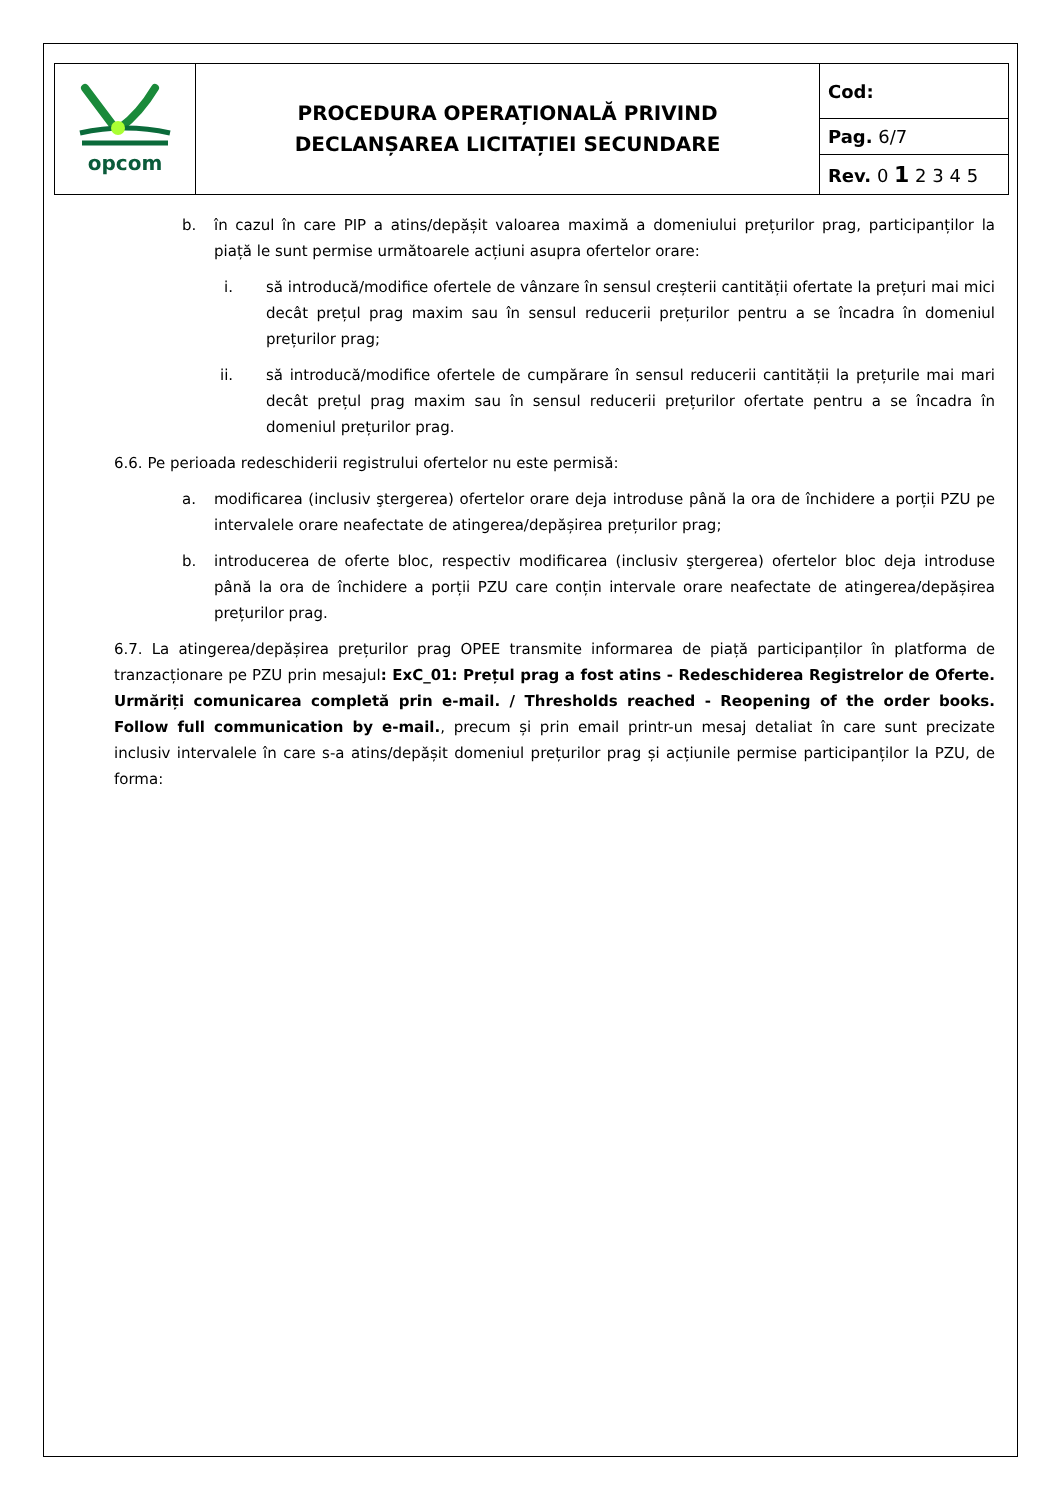| opcom | PROCEDURA OPERAȚIONALĂ PRIVIND DECLANȘAREA LICITAȚIEI SECUNDARE | Cod: |
| | | Pag. 6/7 |
| | | Rev. 0 1 2 3 4 5 |
b. în cazul în care PIP a atins/depășit valoarea maximă a domeniului prețurilor prag, participanților la piață le sunt permise următoarele acțiuni asupra ofertelor orare:
i. să introducă/modifice ofertele de vânzare în sensul creșterii cantității ofertate la prețuri mai mici decât prețul prag maxim sau în sensul reducerii prețurilor pentru a se încadra în domeniul prețurilor prag;
ii. să introducă/modifice ofertele de cumpărare în sensul reducerii cantității la prețurile mai mari decât prețul prag maxim sau în sensul reducerii prețurilor ofertate pentru a se încadra în domeniul prețurilor prag.
6.6. Pe perioada redeschiderii registrului ofertelor nu este permisă:
a. modificarea (inclusiv ştergerea) ofertelor orare deja introduse până la ora de închidere a porții PZU pe intervalele orare neafectate de atingerea/depășirea prețurilor prag;
b. introducerea de oferte bloc, respectiv modificarea (inclusiv ştergerea) ofertelor bloc deja introduse până la ora de închidere a porții PZU care conțin intervale orare neafectate de atingerea/depășirea prețurilor prag.
6.7. La atingerea/depășirea prețurilor prag OPEE transmite informarea de piață participanților în platforma de tranzacționare pe PZU prin mesajul: ExC_01: Prețul prag a fost atins - Redeschiderea Registrelor de Oferte. Urmăriți comunicarea completă prin e-mail. / Thresholds reached - Reopening of the order books. Follow full communication by e-mail., precum și prin email printr-un mesaj detaliat în care sunt precizate inclusiv intervalele în care s-a atins/depășit domeniul prețurilor prag și acțiunile permise participanților la PZU, de forma: